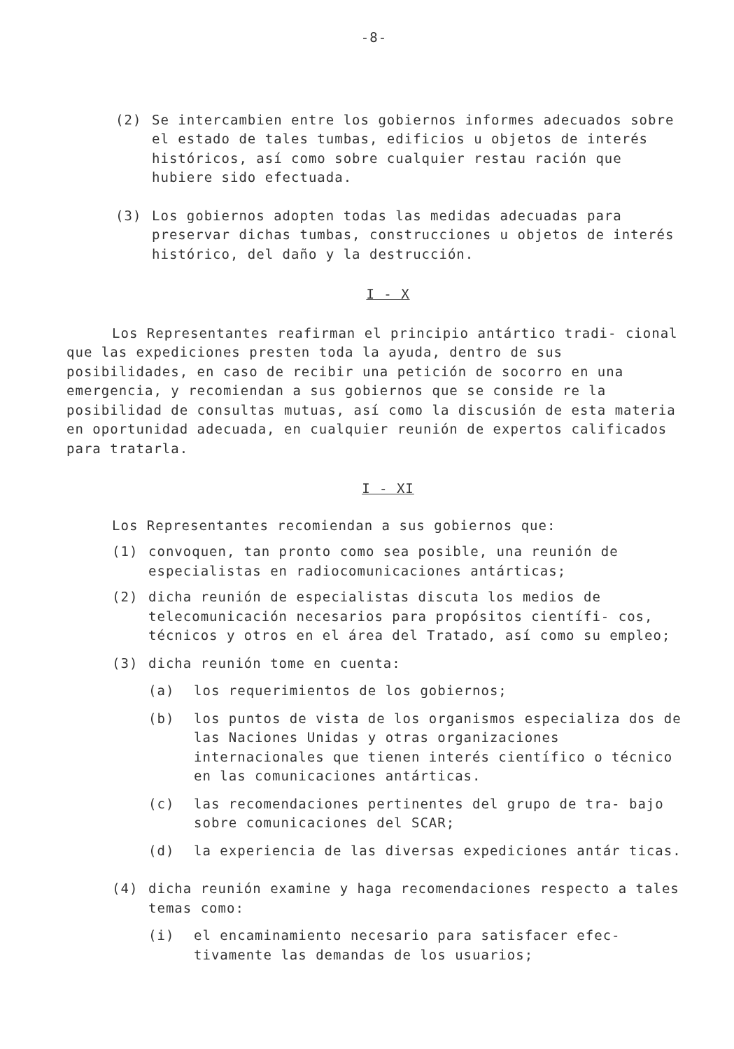-8-
(2) Se intercambien entre los gobiernos informes adecuados sobre el estado de tales tumbas, edificios u objetos de interés históricos, así como sobre cualquier restau ración que hubiere sido efectuada.
(3) Los gobiernos adopten todas las medidas adecuadas para preservar dichas tumbas, construcciones u objetos de interés histórico, del daño y la destrucción.
I - X
Los Representantes reafirman el principio antártico tradi- cional que las expediciones presten toda la ayuda, dentro de sus posibilidades, en caso de recibir una petición de socorro en una emergencia, y recomiendan a sus gobiernos que se conside re la posibilidad de consultas mutuas, así como la discusión de esta materia en oportunidad adecuada, en cualquier reunión de expertos calificados para tratarla.
I - XI
Los Representantes recomiendan a sus gobiernos que:
(1) convoquen, tan pronto como sea posible, una reunión de especialistas en radiocomunicaciones antárticas;
(2) dicha reunión de especialistas discuta los medios de telecomunicación necesarios para propósitos científi- cos, técnicos y otros en el área del Tratado, así como su empleo;
(3) dicha reunión tome en cuenta:
(a) los requerimientos de los gobiernos;
(b) los puntos de vista de los organismos especializa dos de las Naciones Unidas y otras organizaciones internacionales que tienen interés científico o técnico en las comunicaciones antárticas.
(c) las recomendaciones pertinentes del grupo de tra- bajo sobre comunicaciones del SCAR;
(d) la experiencia de las diversas expediciones antár ticas.
(4) dicha reunión examine y haga recomendaciones respecto a tales temas como:
(i) el encaminamiento necesario para satisfacer efec- tivamente las demandas de los usuarios;